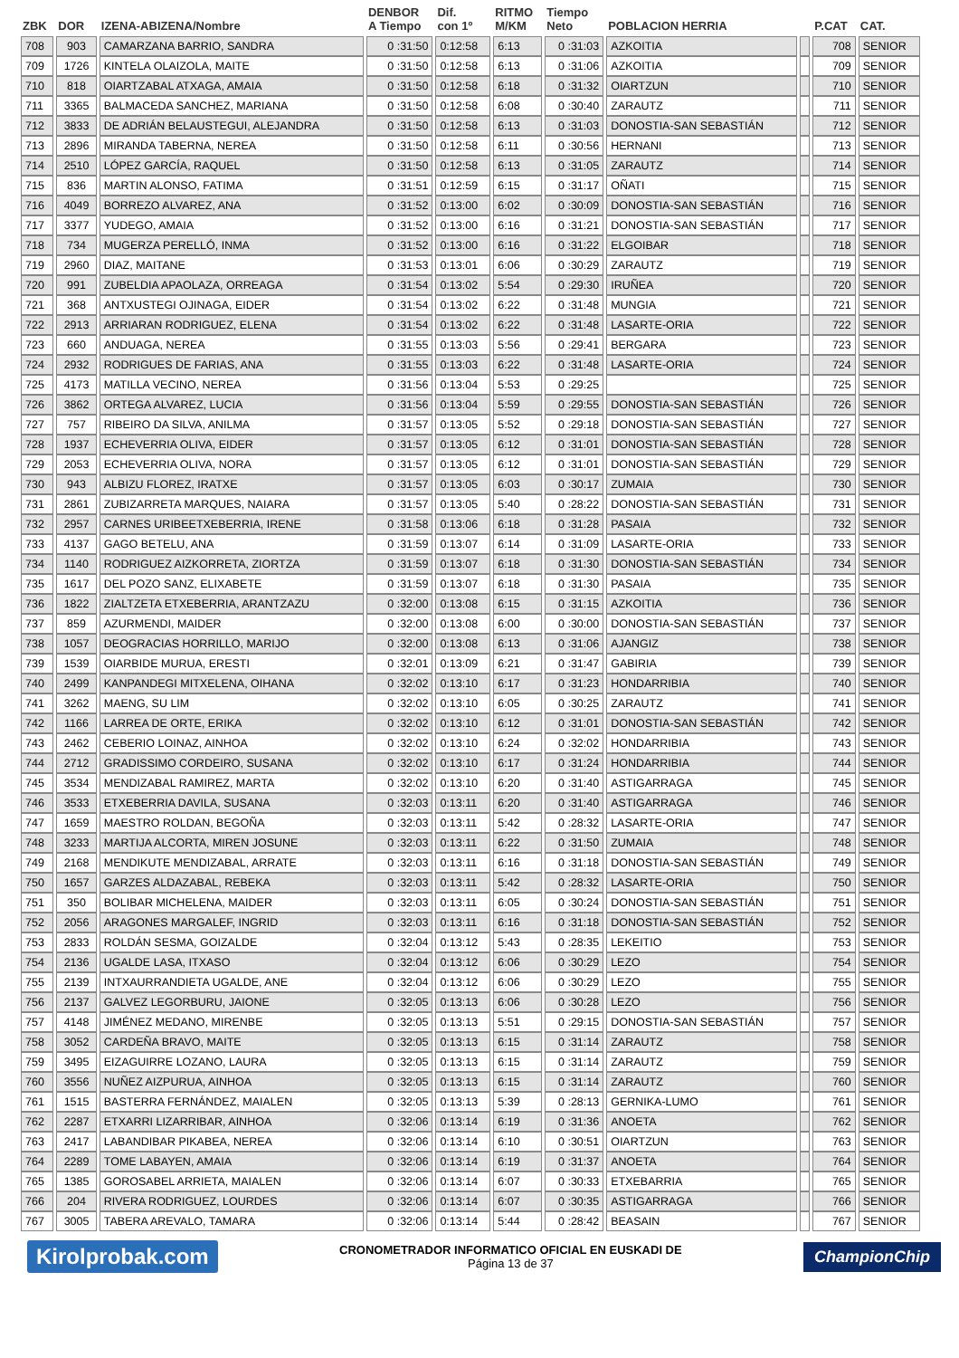| ZBK | DOR | IZENA-ABIZENA/Nombre | DENBOR A Tiempo | Dif. con 1º | RITMO M/KM | Tiempo Neto | POBLACION HERRIA | | P.CAT | CAT. |
| --- | --- | --- | --- | --- | --- | --- | --- | --- | --- | --- |
| 708 | 903 | CAMARZANA BARRIO, SANDRA | 0 :31:50 | 0:12:58 | 6:13 | 0 :31:03 | AZKOITIA | | 708 | SENIOR |
| 709 | 1726 | KINTELA OLAIZOLA, MAITE | 0 :31:50 | 0:12:58 | 6:13 | 0 :31:06 | AZKOITIA | | 709 | SENIOR |
| 710 | 818 | OIARTZABAL ATXAGA, AMAIA | 0 :31:50 | 0:12:58 | 6:18 | 0 :31:32 | OIARTZUN | | 710 | SENIOR |
| 711 | 3365 | BALMACEDA SANCHEZ, MARIANA | 0 :31:50 | 0:12:58 | 6:08 | 0 :30:40 | ZARAUTZ | | 711 | SENIOR |
| 712 | 3833 | DE ADRIÁN BELAUSTEGUI, ALEJANDRA | 0 :31:50 | 0:12:58 | 6:13 | 0 :31:03 | DONOSTIA-SAN SEBASTIÁN | | 712 | SENIOR |
| 713 | 2896 | MIRANDA TABERNA, NEREA | 0 :31:50 | 0:12:58 | 6:11 | 0 :30:56 | HERNANI | | 713 | SENIOR |
| 714 | 2510 | LÓPEZ GARCÍA, RAQUEL | 0 :31:50 | 0:12:58 | 6:13 | 0 :31:05 | ZARAUTZ | | 714 | SENIOR |
| 715 | 836 | MARTIN ALONSO, FATIMA | 0 :31:51 | 0:12:59 | 6:15 | 0 :31:17 | OÑATI | | 715 | SENIOR |
| 716 | 4049 | BORREZO ALVAREZ, ANA | 0 :31:52 | 0:13:00 | 6:02 | 0 :30:09 | DONOSTIA-SAN SEBASTIÁN | | 716 | SENIOR |
| 717 | 3377 | YUDEGO, AMAIA | 0 :31:52 | 0:13:00 | 6:16 | 0 :31:21 | DONOSTIA-SAN SEBASTIÁN | | 717 | SENIOR |
| 718 | 734 | MUGERZA PERELLÓ, INMA | 0 :31:52 | 0:13:00 | 6:16 | 0 :31:22 | ELGOIBAR | | 718 | SENIOR |
| 719 | 2960 | DIAZ, MAITANE | 0 :31:53 | 0:13:01 | 6:06 | 0 :30:29 | ZARAUTZ | | 719 | SENIOR |
| 720 | 991 | ZUBELDIA APAOLAZA, ORREAGA | 0 :31:54 | 0:13:02 | 5:54 | 0 :29:30 | IRUÑEA | | 720 | SENIOR |
| 721 | 368 | ANTXUSTEGI OJINAGA, EIDER | 0 :31:54 | 0:13:02 | 6:22 | 0 :31:48 | MUNGIA | | 721 | SENIOR |
| 722 | 2913 | ARRIARAN RODRIGUEZ, ELENA | 0 :31:54 | 0:13:02 | 6:22 | 0 :31:48 | LASARTE-ORIA | | 722 | SENIOR |
| 723 | 660 | ANDUAGA, NEREA | 0 :31:55 | 0:13:03 | 5:56 | 0 :29:41 | BERGARA | | 723 | SENIOR |
| 724 | 2932 | RODRIGUES DE FARIAS, ANA | 0 :31:55 | 0:13:03 | 6:22 | 0 :31:48 | LASARTE-ORIA | | 724 | SENIOR |
| 725 | 4173 | MATILLA VECINO, NEREA | 0 :31:56 | 0:13:04 | 5:53 | 0 :29:25 | | | 725 | SENIOR |
| 726 | 3862 | ORTEGA ALVAREZ, LUCIA | 0 :31:56 | 0:13:04 | 5:59 | 0 :29:55 | DONOSTIA-SAN SEBASTIÁN | | 726 | SENIOR |
| 727 | 757 | RIBEIRO DA SILVA, ANILMA | 0 :31:57 | 0:13:05 | 5:52 | 0 :29:18 | DONOSTIA-SAN SEBASTIÁN | | 727 | SENIOR |
| 728 | 1937 | ECHEVERRIA OLIVA, EIDER | 0 :31:57 | 0:13:05 | 6:12 | 0 :31:01 | DONOSTIA-SAN SEBASTIÁN | | 728 | SENIOR |
| 729 | 2053 | ECHEVERRIA OLIVA, NORA | 0 :31:57 | 0:13:05 | 6:12 | 0 :31:01 | DONOSTIA-SAN SEBASTIÁN | | 729 | SENIOR |
| 730 | 943 | ALBIZU FLOREZ, IRATXE | 0 :31:57 | 0:13:05 | 6:03 | 0 :30:17 | ZUMAIA | | 730 | SENIOR |
| 731 | 2861 | ZUBIZARRETA MARQUES, NAIARA | 0 :31:57 | 0:13:05 | 5:40 | 0 :28:22 | DONOSTIA-SAN SEBASTIÁN | | 731 | SENIOR |
| 732 | 2957 | CARNES URIBEETXEBERRIA, IRENE | 0 :31:58 | 0:13:06 | 6:18 | 0 :31:28 | PASAIA | | 732 | SENIOR |
| 733 | 4137 | GAGO BETELU, ANA | 0 :31:59 | 0:13:07 | 6:14 | 0 :31:09 | LASARTE-ORIA | | 733 | SENIOR |
| 734 | 1140 | RODRIGUEZ AIZKORRETA, ZIORTZA | 0 :31:59 | 0:13:07 | 6:18 | 0 :31:30 | DONOSTIA-SAN SEBASTIÁN | | 734 | SENIOR |
| 735 | 1617 | DEL POZO SANZ, ELIXABETE | 0 :31:59 | 0:13:07 | 6:18 | 0 :31:30 | PASAIA | | 735 | SENIOR |
| 736 | 1822 | ZIALTZETA ETXEBERRIA, ARANTZAZU | 0 :32:00 | 0:13:08 | 6:15 | 0 :31:15 | AZKOITIA | | 736 | SENIOR |
| 737 | 859 | AZURMENDI, MAIDER | 0 :32:00 | 0:13:08 | 6:00 | 0 :30:00 | DONOSTIA-SAN SEBASTIÁN | | 737 | SENIOR |
| 738 | 1057 | DEOGRACIAS HORRILLO, MARIJO | 0 :32:00 | 0:13:08 | 6:13 | 0 :31:06 | AJANGIZ | | 738 | SENIOR |
| 739 | 1539 | OIARBIDE MURUA, ERESTI | 0 :32:01 | 0:13:09 | 6:21 | 0 :31:47 | GABIRIA | | 739 | SENIOR |
| 740 | 2499 | KANPANDEGI MITXELENA, OIHANA | 0 :32:02 | 0:13:10 | 6:17 | 0 :31:23 | HONDARRIBIA | | 740 | SENIOR |
| 741 | 3262 | MAENG, SU LIM | 0 :32:02 | 0:13:10 | 6:05 | 0 :30:25 | ZARAUTZ | | 741 | SENIOR |
| 742 | 1166 | LARREA DE ORTE, ERIKA | 0 :32:02 | 0:13:10 | 6:12 | 0 :31:01 | DONOSTIA-SAN SEBASTIÁN | | 742 | SENIOR |
| 743 | 2462 | CEBERIO LOINAZ, AINHOA | 0 :32:02 | 0:13:10 | 6:24 | 0 :32:02 | HONDARRIBIA | | 743 | SENIOR |
| 744 | 2712 | GRADISSIMO CORDEIRO, SUSANA | 0 :32:02 | 0:13:10 | 6:17 | 0 :31:24 | HONDARRIBIA | | 744 | SENIOR |
| 745 | 3534 | MENDIZABAL RAMIREZ, MARTA | 0 :32:02 | 0:13:10 | 6:20 | 0 :31:40 | ASTIGARRAGA | | 745 | SENIOR |
| 746 | 3533 | ETXEBERRIA DAVILA, SUSANA | 0 :32:03 | 0:13:11 | 6:20 | 0 :31:40 | ASTIGARRAGA | | 746 | SENIOR |
| 747 | 1659 | MAESTRO ROLDAN, BEGOÑA | 0 :32:03 | 0:13:11 | 5:42 | 0 :28:32 | LASARTE-ORIA | | 747 | SENIOR |
| 748 | 3233 | MARTIJA ALCORTA, MIREN JOSUNE | 0 :32:03 | 0:13:11 | 6:22 | 0 :31:50 | ZUMAIA | | 748 | SENIOR |
| 749 | 2168 | MENDIKUTE MENDIZABAL, ARRATE | 0 :32:03 | 0:13:11 | 6:16 | 0 :31:18 | DONOSTIA-SAN SEBASTIÁN | | 749 | SENIOR |
| 750 | 1657 | GARZES ALDAZABAL, REBEKA | 0 :32:03 | 0:13:11 | 5:42 | 0 :28:32 | LASARTE-ORIA | | 750 | SENIOR |
| 751 | 350 | BOLIBAR MICHELENA, MAIDER | 0 :32:03 | 0:13:11 | 6:05 | 0 :30:24 | DONOSTIA-SAN SEBASTIÁN | | 751 | SENIOR |
| 752 | 2056 | ARAGONES MARGALEF, INGRID | 0 :32:03 | 0:13:11 | 6:16 | 0 :31:18 | DONOSTIA-SAN SEBASTIÁN | | 752 | SENIOR |
| 753 | 2833 | ROLDÁN SESMA, GOIZALDE | 0 :32:04 | 0:13:12 | 5:43 | 0 :28:35 | LEKEITIO | | 753 | SENIOR |
| 754 | 2136 | UGALDE LASA, ITXASO | 0 :32:04 | 0:13:12 | 6:06 | 0 :30:29 | LEZO | | 754 | SENIOR |
| 755 | 2139 | INTXAURRANDIETA UGALDE, ANE | 0 :32:04 | 0:13:12 | 6:06 | 0 :30:29 | LEZO | | 755 | SENIOR |
| 756 | 2137 | GALVEZ LEGORBURU, JAIONE | 0 :32:05 | 0:13:13 | 6:06 | 0 :30:28 | LEZO | | 756 | SENIOR |
| 757 | 4148 | JIMÉNEZ MEDANO, MIRENBE | 0 :32:05 | 0:13:13 | 5:51 | 0 :29:15 | DONOSTIA-SAN SEBASTIÁN | | 757 | SENIOR |
| 758 | 3052 | CARDEÑA BRAVO, MAITE | 0 :32:05 | 0:13:13 | 6:15 | 0 :31:14 | ZARAUTZ | | 758 | SENIOR |
| 759 | 3495 | EIZAGUIRRE LOZANO, LAURA | 0 :32:05 | 0:13:13 | 6:15 | 0 :31:14 | ZARAUTZ | | 759 | SENIOR |
| 760 | 3556 | NUÑEZ AIZPURUA, AINHOA | 0 :32:05 | 0:13:13 | 6:15 | 0 :31:14 | ZARAUTZ | | 760 | SENIOR |
| 761 | 1515 | BASTERRA FERNÁNDEZ, MAIALEN | 0 :32:05 | 0:13:13 | 5:39 | 0 :28:13 | GERNIKA-LUMO | | 761 | SENIOR |
| 762 | 2287 | ETXARRI LIZARRIBAR, AINHOA | 0 :32:06 | 0:13:14 | 6:19 | 0 :31:36 | ANOETA | | 762 | SENIOR |
| 763 | 2417 | LABANDIBAR PIKABEA, NEREA | 0 :32:06 | 0:13:14 | 6:10 | 0 :30:51 | OIARTZUN | | 763 | SENIOR |
| 764 | 2289 | TOME LABAYEN, AMAIA | 0 :32:06 | 0:13:14 | 6:19 | 0 :31:37 | ANOETA | | 764 | SENIOR |
| 765 | 1385 | GOROSABEL ARRIETA, MAIALEN | 0 :32:06 | 0:13:14 | 6:07 | 0 :30:33 | ETXEBARRIA | | 765 | SENIOR |
| 766 | 204 | RIVERA RODRIGUEZ, LOURDES | 0 :32:06 | 0:13:14 | 6:07 | 0 :30:35 | ASTIGARRAGA | | 766 | SENIOR |
| 767 | 3005 | TABERA AREVALO, TAMARA | 0 :32:06 | 0:13:14 | 5:44 | 0 :28:42 | BEASAIN | | 767 | SENIOR |
Kirolprobak.com
CRONOMETRADOR INFORMATICO OFICIAL EN EUSKADI DE
Página 13 de 37
ChampionChip